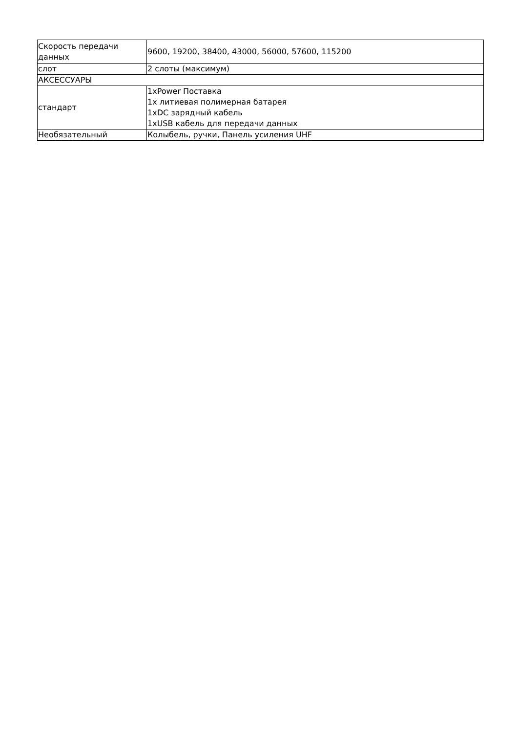| Скорость передачи данных | 9600, 19200, 38400, 43000, 56000, 57600, 115200 |
| слот | 2 слоты (максимум) |
| АКСЕССУАРЫ | |
| стандарт | 1xPower Поставка 1x литиевая полимерная батарея 1xDC зарядный кабель 1xUSB кабель для передачи данных |
| Необязательный | Колыбель, ручки, Панель усиления UHF |